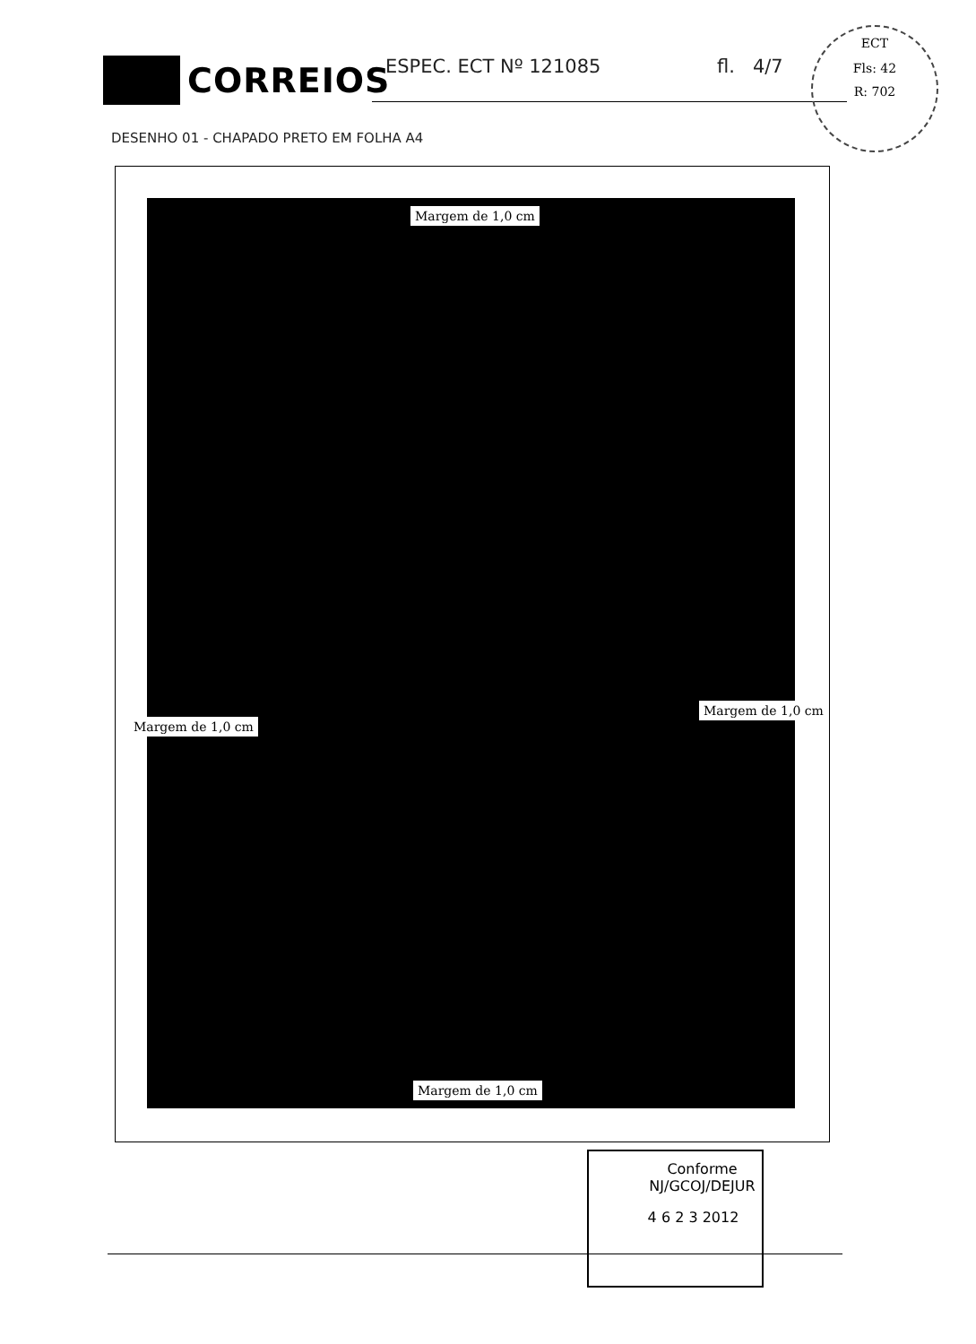CORREIOS ESPEC. ECT Nº 121085 fl. 4/7
ECT
Fls: 42
R: 702
DESENHO 01 - CHAPADO PRETO EM FOLHA A4
Margem de 1,0 cm
Margem de 1,0 cm
Margem de 1,0 cm
Margem de 1,0 cm
Conforme
NJ/GCOJ/DEJUR
4 6 2 3 2012